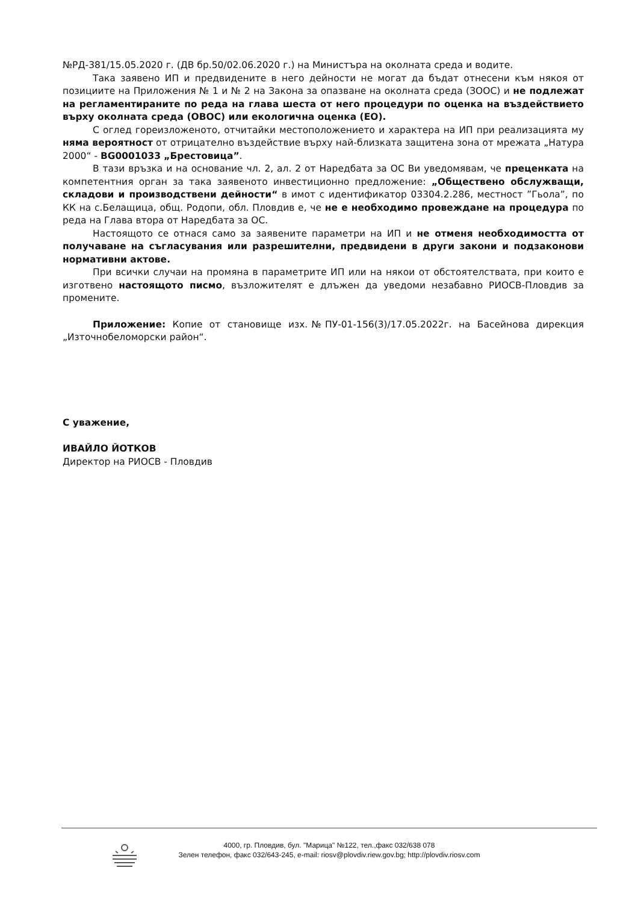№РД-381/15.05.2020 г. (ДВ бр.50/02.06.2020 г.) на Министъра на околната среда и водите.
Така заявено ИП и предвидените в него дейности не могат да бъдат отнесени към някоя от позициите на Приложения № 1 и № 2 на Закона за опазване на околната среда (ЗООС) и не подлежат на регламентираните по реда на глава шеста от него процедури по оценка на въздействието върху околната среда (ОВОС) или екологична оценка (ЕО).
С оглед гореизложеното, отчитайки местоположението и характера на ИП при реализацията му няма вероятност от отрицателно въздействие върху най-близката защитена зона от мрежата „Натура 2000“ - BG0001033 „Брестовица”.
В тази връзка и на основание чл. 2, ал. 2 от Наредбата за ОС Ви уведомявам, че преценката на компетентния орган за така заявеното инвестиционно предложение: „Обществено обслужващи, складови и производствени дейности“ в имот с идентификатор 03304.2.286, местност ”Гьола”, по КК на с.Белащица, общ. Родопи, обл. Пловдив е, че не е необходимо провеждане на процедура по реда на Глава втора от Наредбата за ОС.
Настоящото се отнася само за заявените параметри на ИП и не отменя необходимостта от получаване на съгласувания или разрешителни, предвидени в други закони и подзаконови нормативни актове.
При всички случаи на промяна в параметрите ИП или на някои от обстоятелствата, при които е изготвено настоящото писмо, възложителят е длъжен да уведоми незабавно РИОСВ-Пловдив за промените.
Приложение: Копие от становище изх.№ПУ-01-156(3)/17.05.2022г. на Басейнова дирекция „Източнобеломорски район“.
С уважение,
ИВАЙЛО ЙОТКОВ
Директор на РИОСВ - Пловдив
4000, гр. Пловдив, бул. "Марица" №122, тел.,факс 032/638 078
Зелен телефон, факс 032/643-245, e-mail: riosv@plovdiv.riew.gov.bg; http://plovdiv.riosv.com